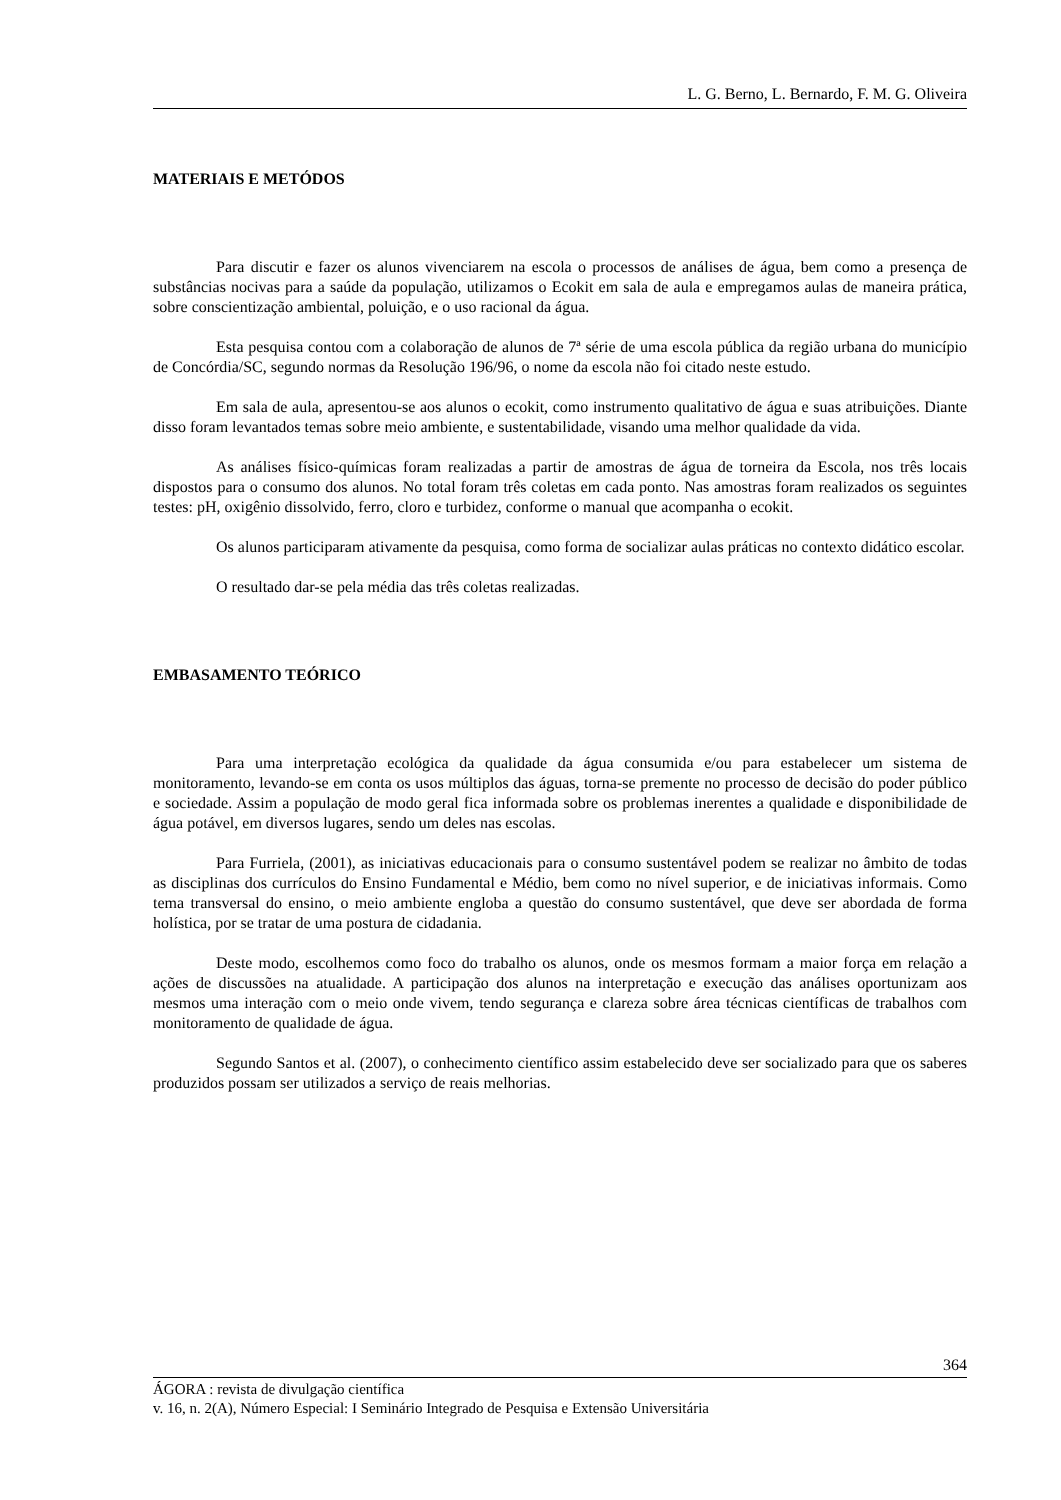L. G. Berno, L. Bernardo, F. M. G. Oliveira
MATERIAIS E METÓDOS
Para discutir e fazer os alunos vivenciarem na escola o processos de análises de água, bem como a presença de substâncias nocivas para a saúde da população, utilizamos o Ecokit em sala de aula e empregamos aulas de maneira prática, sobre conscientização ambiental, poluição, e o uso racional da água.
Esta pesquisa contou com a colaboração de alunos de 7ª série de uma escola pública da região urbana do município de Concórdia/SC, segundo normas da Resolução 196/96, o nome da escola não foi citado neste estudo.
Em sala de aula, apresentou-se aos alunos o ecokit, como instrumento qualitativo de água e suas atribuições. Diante disso foram levantados temas sobre meio ambiente, e sustentabilidade, visando uma melhor qualidade da vida.
As análises físico-químicas foram realizadas a partir de amostras de água de torneira da Escola, nos três locais dispostos para o consumo dos alunos. No total foram três coletas em cada ponto. Nas amostras foram realizados os seguintes testes: pH, oxigênio dissolvido, ferro, cloro e turbidez, conforme o manual que acompanha o ecokit.
Os alunos participaram ativamente da pesquisa, como forma de socializar aulas práticas no contexto didático escolar.
O resultado dar-se pela média das três coletas realizadas.
EMBASAMENTO TEÓRICO
Para uma interpretação ecológica da qualidade da água consumida e/ou para estabelecer um sistema de monitoramento, levando-se em conta os usos múltiplos das águas, torna-se premente no processo de decisão do poder público e sociedade. Assim a população de modo geral fica informada sobre os problemas inerentes a qualidade e disponibilidade de água potável, em diversos lugares, sendo um deles nas escolas.
Para Furriela, (2001), as iniciativas educacionais para o consumo sustentável podem se realizar no âmbito de todas as disciplinas dos currículos do Ensino Fundamental e Médio, bem como no nível superior, e de iniciativas informais. Como tema transversal do ensino, o meio ambiente engloba a questão do consumo sustentável, que deve ser abordada de forma holística, por se tratar de uma postura de cidadania.
Deste modo, escolhemos como foco do trabalho os alunos, onde os mesmos formam a maior força em relação a ações de discussões na atualidade. A participação dos alunos na interpretação e execução das análises oportunizam aos mesmos uma interação com o meio onde vivem, tendo segurança e clareza sobre área técnicas científicas de trabalhos com monitoramento de qualidade de água.
Segundo Santos et al. (2007), o conhecimento científico assim estabelecido deve ser socializado para que os saberes produzidos possam ser utilizados a serviço de reais melhorias.
364
ÁGORA : revista de divulgação científica
v. 16, n. 2(A), Número Especial: I Seminário Integrado de Pesquisa e Extensão Universitária